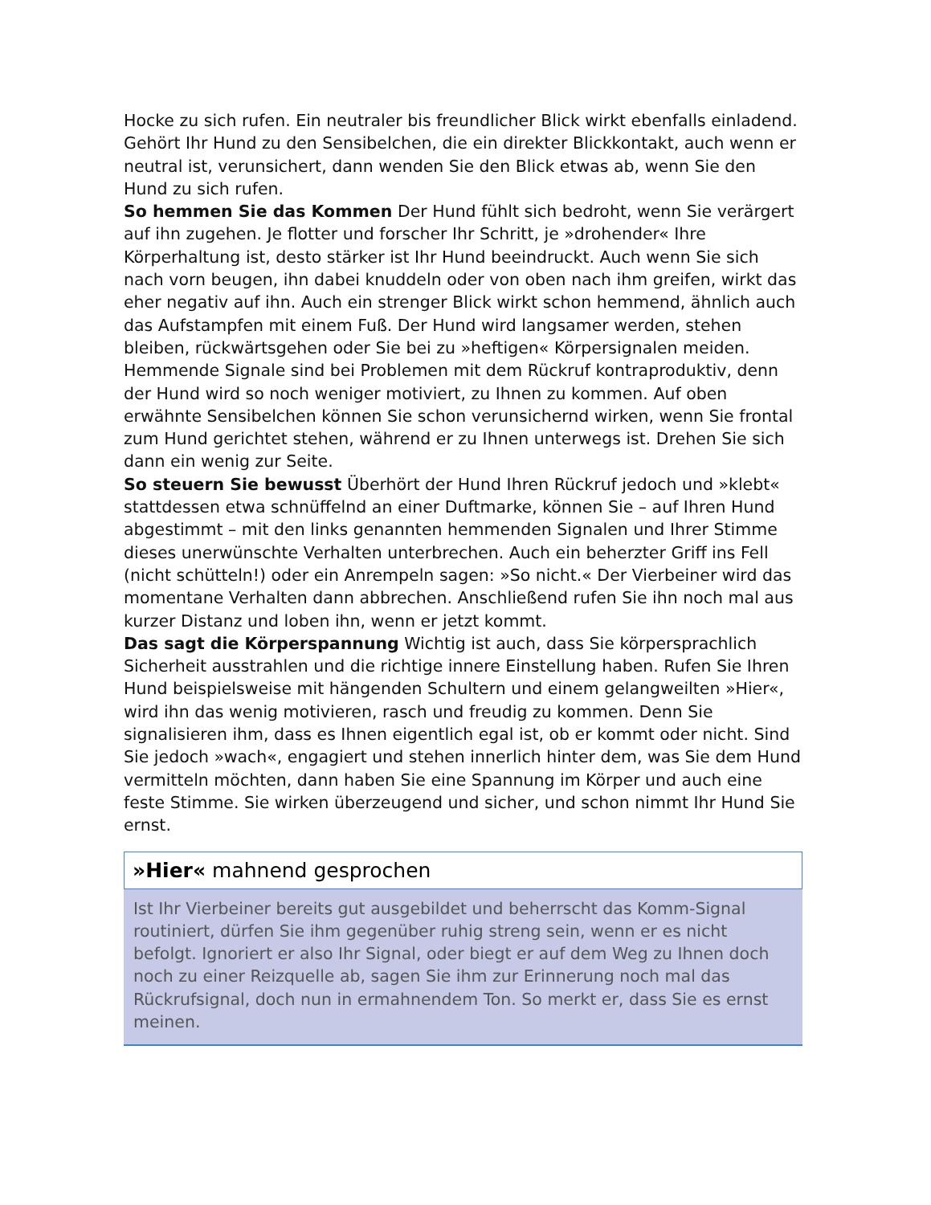Hocke zu sich rufen. Ein neutraler bis freundlicher Blick wirkt ebenfalls einladend. Gehört Ihr Hund zu den Sensibelchen, die ein direkter Blickkontakt, auch wenn er neutral ist, verunsichert, dann wenden Sie den Blick etwas ab, wenn Sie den Hund zu sich rufen.
So hemmen Sie das Kommen Der Hund fühlt sich bedroht, wenn Sie verärgert auf ihn zugehen. Je flotter und forscher Ihr Schritt, je »drohender« Ihre Körperhaltung ist, desto stärker ist Ihr Hund beeindruckt. Auch wenn Sie sich nach vorn beugen, ihn dabei knuddeln oder von oben nach ihm greifen, wirkt das eher negativ auf ihn. Auch ein strenger Blick wirkt schon hemmend, ähnlich auch das Aufstampfen mit einem Fuß. Der Hund wird langsamer werden, stehen bleiben, rückwärtsgehen oder Sie bei zu »heftigen« Körpersignalen meiden. Hemmende Signale sind bei Problemen mit dem Rückruf kontraproduktiv, denn der Hund wird so noch weniger motiviert, zu Ihnen zu kommen. Auf oben erwähnte Sensibelchen können Sie schon verunsichernd wirken, wenn Sie frontal zum Hund gerichtet stehen, während er zu Ihnen unterwegs ist. Drehen Sie sich dann ein wenig zur Seite.
So steuern Sie bewusst Überhört der Hund Ihren Rückruf jedoch und »klebt« stattdessen etwa schnüffelnd an einer Duftmarke, können Sie – auf Ihren Hund abgestimmt – mit den links genannten hemmenden Signalen und Ihrer Stimme dieses unerwünschte Verhalten unterbrechen. Auch ein beherzter Griff ins Fell (nicht schütteln!) oder ein Anrempeln sagen: »So nicht.« Der Vierbeiner wird das momentane Verhalten dann abbrechen. Anschließend rufen Sie ihn noch mal aus kurzer Distanz und loben ihn, wenn er jetzt kommt.
Das sagt die Körperspannung Wichtig ist auch, dass Sie körpersprachlich Sicherheit ausstrahlen und die richtige innere Einstellung haben. Rufen Sie Ihren Hund beispielsweise mit hängenden Schultern und einem gelangweilten »Hier«, wird ihn das wenig motivieren, rasch und freudig zu kommen. Denn Sie signalisieren ihm, dass es Ihnen eigentlich egal ist, ob er kommt oder nicht. Sind Sie jedoch »wach«, engagiert und stehen innerlich hinter dem, was Sie dem Hund vermitteln möchten, dann haben Sie eine Spannung im Körper und auch eine feste Stimme. Sie wirken überzeugend und sicher, und schon nimmt Ihr Hund Sie ernst.
»Hier« mahnend gesprochen
Ist Ihr Vierbeiner bereits gut ausgebildet und beherrscht das Komm-Signal routiniert, dürfen Sie ihm gegenüber ruhig streng sein, wenn er es nicht befolgt. Ignoriert er also Ihr Signal, oder biegt er auf dem Weg zu Ihnen doch noch zu einer Reizquelle ab, sagen Sie ihm zur Erinnerung noch mal das Rückrufsignal, doch nun in ermahnendem Ton. So merkt er, dass Sie es ernst meinen.